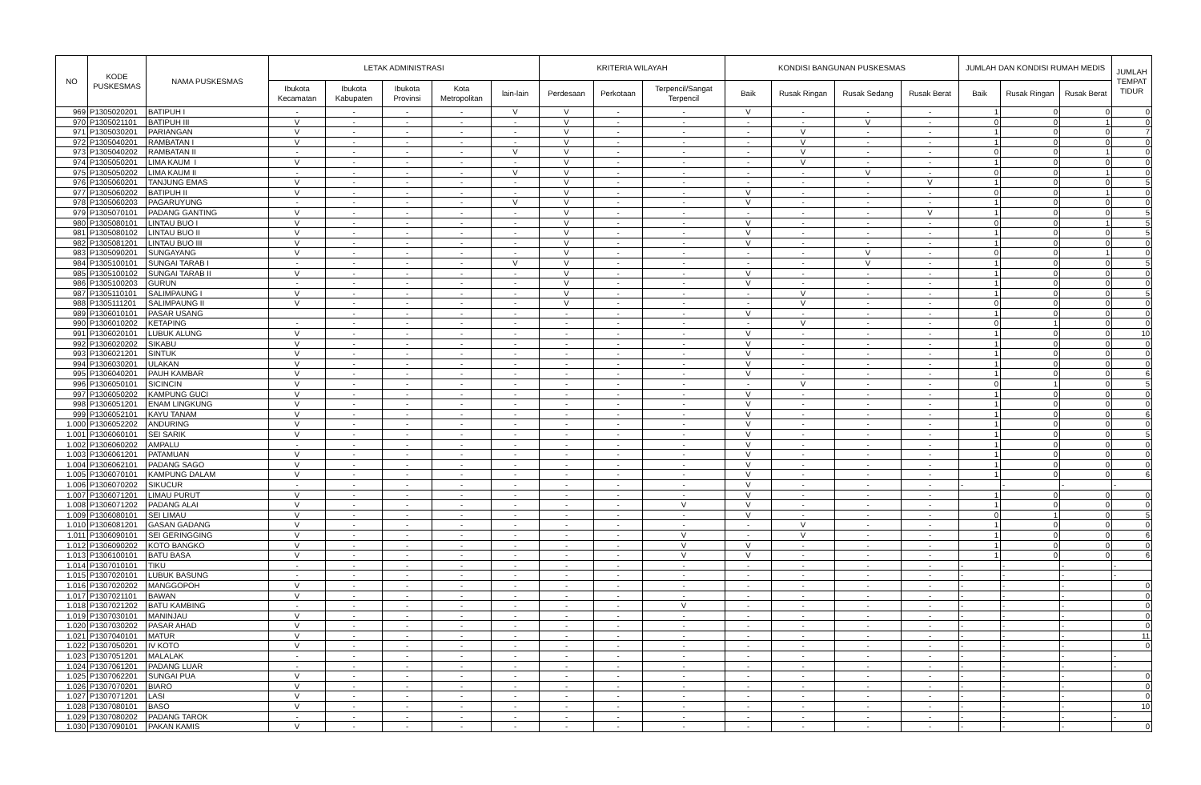| NO | KODE PUSKESMAS | NAMA PUSKESMAS | LETAK ADMINISTRASI | | | | | KRITERIA WILAYAH | | | KONDISI BANGUNAN PUSKESMAS | | | | JUMLAH DAN KONDISI RUMAH MEDIS | | | JUMLAH TEMPAT TIDUR |
| --- | --- | --- | --- | --- | --- | --- | --- | --- | --- | --- | --- | --- | --- | --- | --- | --- | --- | --- |
| | | | Ibukota Kecamatan | Ibukota Kabupaten | Ibukota Provinsi | Kota Metropolitan | lain-lain | Perdesaan | Perkotaan | Terpencil/Sangat Terpencil | Baik | Rusak Ringan | Rusak Sedang | Rusak Berat | Baik | Rusak Ringan | Rusak Berat | |
| 969 | P1305020201 | BATIPUH I | - | - | - | - | V | V | - | - | V | - | - | - | 1 | 0 | 0 | 0 |
| 970 | P1305021101 | BATIPUH III | V | - | - | - | - | V | - | - | - | - | V | - | 0 | 0 | 1 | 0 |
| 971 | P1305030201 | PARIANGAN | V | - | - | - | - | V | - | - | - | V | - | - | 1 | 0 | 0 | 7 |
| 972 | P1305040201 | RAMBATAN I | V | - | - | - | - | V | - | - | - | V | - | - | 1 | 0 | 0 | 0 |
| 973 | P1305040202 | RAMBATAN II | - | - | - | - | V | V | - | - | - | V | - | - | 0 | 0 | 1 | 0 |
| 974 | P1305050201 | LIMA KAUM I | V | - | - | - | - | V | - | - | - | V | - | - | 1 | 0 | 0 | 0 |
| 975 | P1305050202 | LIMA KAUM II | - | - | - | - | V | V | - | - | - | - | V | - | 0 | 0 | 1 | 0 |
| 976 | P1305060201 | TANJUNG EMAS | V | - | - | - | - | V | - | - | - | - | - | V | 1 | 0 | 0 | 5 |
| 977 | P1305060202 | BATIPUH II | V | - | - | - | - | V | - | - | V | - | - | - | 0 | 0 | 1 | 0 |
| 978 | P1305060203 | PAGARUYUNG | - | - | - | - | V | V | - | - | V | - | - | - | 1 | 0 | 0 | 0 |
| 979 | P1305070101 | PADANG GANTING | V | - | - | - | - | V | - | - | - | - | - | V | 1 | 0 | 0 | 5 |
| 980 | P1305080101 | LINTAU BUO I | V | - | - | - | - | V | - | - | V | - | - | - | 0 | 0 | 1 | 5 |
| 981 | P1305080102 | LINTAU BUO II | V | - | - | - | - | V | - | - | V | - | - | - | 1 | 0 | 0 | 5 |
| 982 | P1305081201 | LINTAU BUO III | V | - | - | - | - | V | - | - | V | - | - | - | 1 | 0 | 0 | 0 |
| 983 | P1305090201 | SUNGAYANG | V | - | - | - | - | V | - | - | - | - | V | - | 0 | 0 | 1 | 0 |
| 984 | P1305100101 | SUNGAI TARAB I | - | - | - | - | V | V | - | - | - | - | V | - | 1 | 0 | 0 | 5 |
| 985 | P1305100102 | SUNGAI TARAB II | V | - | - | - | - | V | - | - | V | - | - | - | 1 | 0 | 0 | 0 |
| 986 | P1305100203 | GURUN | - | - | - | - | - | V | - | - | V | - | - | - | 1 | 0 | 0 | 0 |
| 987 | P1305110101 | SALIMPAUNG I | V | - | - | - | - | V | - | - | - | V | - | - | 1 | 0 | 0 | 5 |
| 988 | P1305111201 | SALIMPAUNG II | V | - | - | - | - | V | - | - | - | V | - | - | 0 | 0 | 0 | 0 |
| 989 | P1306010101 | PASAR USANG | | - | - | - | - | - | - | - | V | - | - | - | 1 | 0 | 0 | 0 |
| 990 | P1306010202 | KETAPING | - | - | - | - | - | - | - | - | - | V | - | - | 0 | 1 | 0 | 0 |
| 991 | P1306020101 | LUBUK ALUNG | V | - | - | - | - | - | - | - | V | - | - | - | 1 | 0 | 0 | 10 |
| 992 | P1306020202 | SIKABU | V | - | - | - | - | - | - | - | V | - | - | - | 1 | 0 | 0 | 0 |
| 993 | P1306021201 | SINTUK | V | - | - | - | - | - | - | - | V | - | - | - | 1 | 0 | 0 | 0 |
| 994 | P1306030201 | ULAKAN | V | - | - | - | - | - | - | - | V | - | - | - | 1 | 0 | 0 | 0 |
| 995 | P1306040201 | PAUH KAMBAR | V | - | - | - | - | - | - | - | V | - | - | - | 1 | 0 | 0 | 6 |
| 996 | P1306050101 | SICINCIN | V | - | - | - | - | - | - | - | - | V | - | - | 0 | 1 | 0 | 5 |
| 997 | P1306050202 | KAMPUNG GUCI | V | - | - | - | - | - | - | - | V | - | - | - | 1 | 0 | 0 | 0 |
| 998 | P1306051201 | ENAM LINGKUNG | V | - | - | - | - | - | - | - | V | - | - | - | 1 | 0 | 0 | 0 |
| 999 | P1306052101 | KAYU TANAM | V | - | - | - | - | - | - | - | V | - | - | - | 1 | 0 | 0 | 6 |
| 1.000 | P1306052202 | ANDURING | V | - | - | - | - | - | - | - | V | - | - | - | 1 | 0 | 0 | 0 |
| 1.001 | P1306060101 | SEI SARIK | V | - | - | - | - | - | - | - | V | - | - | - | 1 | 0 | 0 | 5 |
| 1.002 | P1306060202 | AMPALU | - | - | - | - | - | - | - | - | V | - | - | - | 1 | 0 | 0 | 0 |
| 1.003 | P1306061201 | PATAMUAN | V | - | - | - | - | - | - | - | V | - | - | - | 1 | 0 | 0 | 0 |
| 1.004 | P1306062101 | PADANG SAGO | V | - | - | - | - | - | - | - | V | - | - | - | 1 | 0 | 0 | 0 |
| 1.005 | P1306070101 | KAMPUNG DALAM | V | - | - | - | - | - | - | - | V | - | - | - | 1 | 0 | 0 | 6 |
| 1.006 | P1306070202 | SIKUCUR | - | - | - | - | - | - | - | - | V | - | - | - | - | - | - | - |
| 1.007 | P1306071201 | LIMAU PURUT | V | - | - | - | - | - | - | - | V | - | - | - | 1 | 0 | 0 | 0 |
| 1.008 | P1306071202 | PADANG ALAI | V | - | - | - | - | - | - | V | V | - | - | - | 1 | 0 | 0 | 0 |
| 1.009 | P1306080101 | SEI LIMAU | V | - | - | - | - | - | - | - | V | - | - | - | 0 | 1 | 0 | 5 |
| 1.010 | P1306081201 | GASAN GADANG | V | - | - | - | - | - | - | - | - | V | - | - | 1 | 0 | 0 | 0 |
| 1.011 | P1306090101 | SEI GERINGGING | V | - | - | - | - | - | - | V | - | V | - | - | 1 | 0 | 0 | 6 |
| 1.012 | P1306090202 | KOTO BANGKO | V | - | - | - | - | - | - | V | V | - | - | - | 1 | 0 | 0 | 0 |
| 1.013 | P1306100101 | BATU BASA | V | - | - | - | - | - | - | V | V | - | - | - | 1 | 0 | 0 | 6 |
| 1.014 | P1307010101 | TIKU | - | - | - | - | - | - | - | - | - | - | - | - | - | - | - | - |
| 1.015 | P1307020101 | LUBUK BASUNG | - | - | - | - | - | - | - | - | - | - | - | - | - | - | - | - |
| 1.016 | P1307020202 | MANGGOPOH | V | - | - | - | - | - | - | - | - | - | - | - | - | - | - | 0 |
| 1.017 | P1307021101 | BAWAN | V | - | - | - | - | - | - | - | - | - | - | - | - | - | - | 0 |
| 1.018 | P1307021202 | BATU KAMBING | - | - | - | - | - | - | - | V | - | - | - | - | - | - | - | 0 |
| 1.019 | P1307030101 | MANINJAU | V | - | - | - | - | - | - | - | - | - | - | - | - | - | - | 0 |
| 1.020 | P1307030202 | PASAR AHAD | V | - | - | - | - | - | - | - | - | - | - | - | - | - | - | 0 |
| 1.021 | P1307040101 | MATUR | V | - | - | - | - | - | - | - | - | - | - | - | - | - | - | 11 |
| 1.022 | P1307050201 | IV KOTO | V | - | - | - | - | - | - | - | - | - | - | - | - | - | - | 0 |
| 1.023 | P1307051201 | MALALAK | - | - | - | - | - | - | - | - | - | - | - | - | - | - | - | - |
| 1.024 | P1307061201 | PADANG LUAR | - | - | - | - | - | - | - | - | - | - | - | - | - | - | - | - |
| 1.025 | P1307062201 | SUNGAI PUA | V | - | - | - | - | - | - | - | - | - | - | - | - | - | - | 0 |
| 1.026 | P1307070201 | BIARO | V | - | - | - | - | - | - | - | - | - | - | - | - | - | - | 0 |
| 1.027 | P1307071201 | LASI | V | - | - | - | - | - | - | - | - | - | - | - | - | - | - | 0 |
| 1.028 | P1307080101 | BASO | V | - | - | - | - | - | - | - | - | - | - | - | - | - | - | 10 |
| 1.029 | P1307080202 | PADANG TAROK | - | - | - | - | - | - | - | - | - | - | - | - | - | - | - | - |
| 1.030 | P1307090101 | PAKAN KAMIS | V | - | - | - | - | - | - | - | - | - | - | - | - | - | - | 0 |